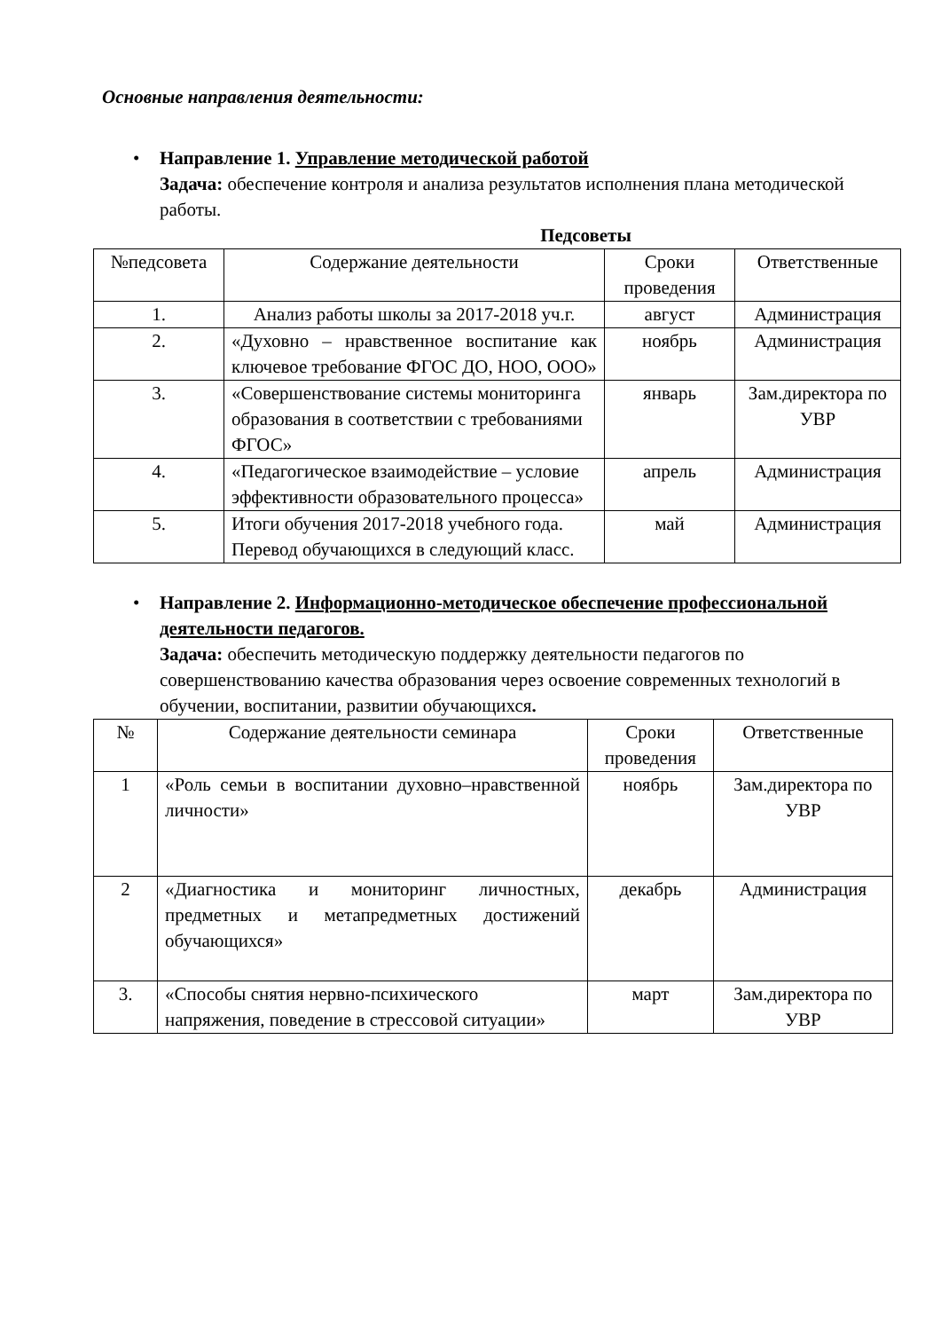Основные направления деятельности:
• Направление 1. Управление методической работой
Задача: обеспечение контроля и анализа результатов исполнения плана методической работы.
Педсоветы
| №педсовета | Содержание деятельности | Сроки проведения | Ответственные |
| --- | --- | --- | --- |
| 1. | Анализ работы школы за 2017-2018 уч.г. | август | Администрация |
| 2. | «Духовно – нравственное воспитание как ключевое требование ФГОС ДО, НОО, ООО» | ноябрь | Администрация |
| 3. | «Совершенствование системы мониторинга образования в соответствии с требованиями ФГОС» | январь | Зам.директора по УВР |
| 4. | «Педагогическое взаимодействие – условие эффективности образовательного процесса» | апрель | Администрация |
| 5. | Итоги обучения 2017-2018 учебного года. Перевод обучающихся в следующий класс. | май | Администрация |
• Направление 2. Информационно-методическое обеспечение профессиональной деятельности педагогов.
Задача: обеспечить методическую поддержку деятельности педагогов по совершенствованию качества образования через освоение современных технологий в обучении, воспитании, развитии обучающихся.
| № | Содержание деятельности семинара | Сроки проведения | Ответственные |
| --- | --- | --- | --- |
| 1 | «Роль семьи в воспитании духовно–нравственной личности» | ноябрь | Зам.директора по УВР |
| 2 | «Диагностика и мониторинг личностных, предметных и метапредметных достижений обучающихся» | декабрь | Администрация |
| 3. | «Способы снятия нервно-психического напряжения, поведение в стрессовой ситуации» | март | Зам.директора по УВР |